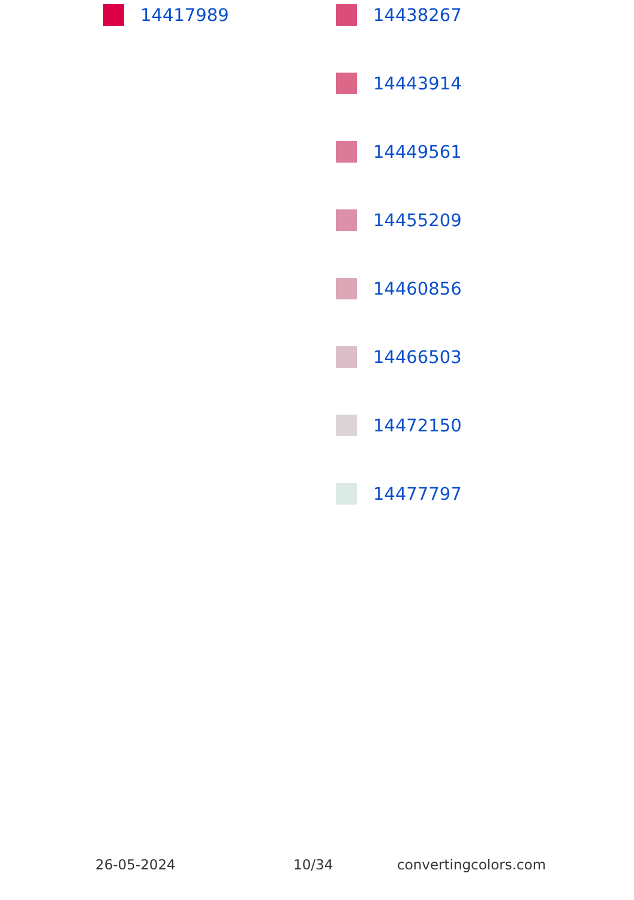14417989
14438267
14443914
14449561
14455209
14460856
14466503
14472150
14477797
26-05-2024 10/34 convertingcolors.com